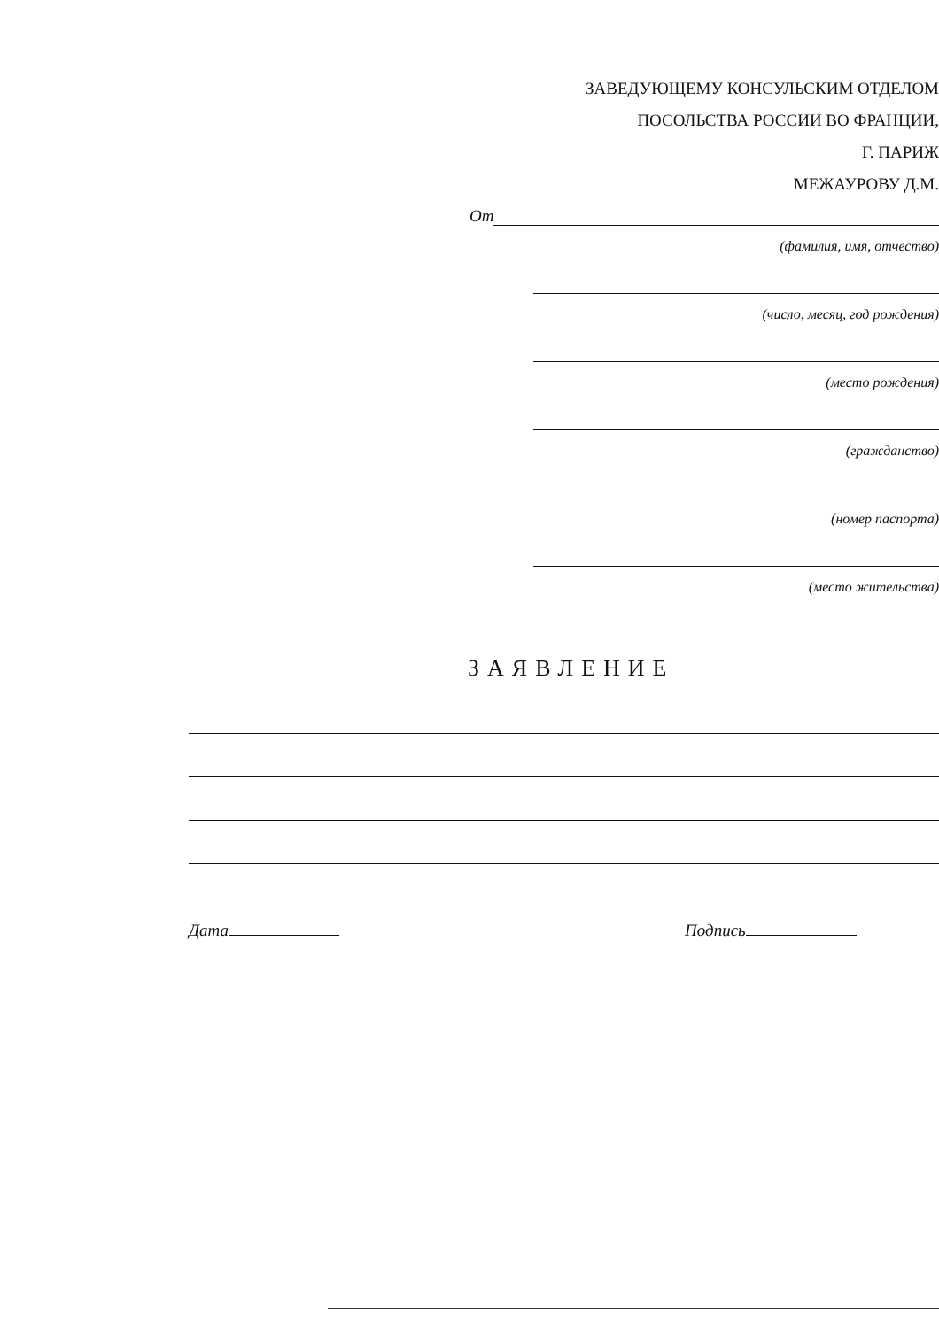ЗАВЕДУЮЩЕМУ КОНСУЛЬСКИМ ОТДЕЛОМ
ПОСОЛЬСТВА РОССИИ ВО ФРАНЦИИ,
Г. ПАРИЖ
МЕЖАУРОВУ Д.М.
От
(фамилия, имя, отчество)
(число, месяц, год рождения)
(место рождения)
(гражданство)
(номер паспорта)
(место жительства)
ЗАЯВЛЕНИЕ
Дата Подпись